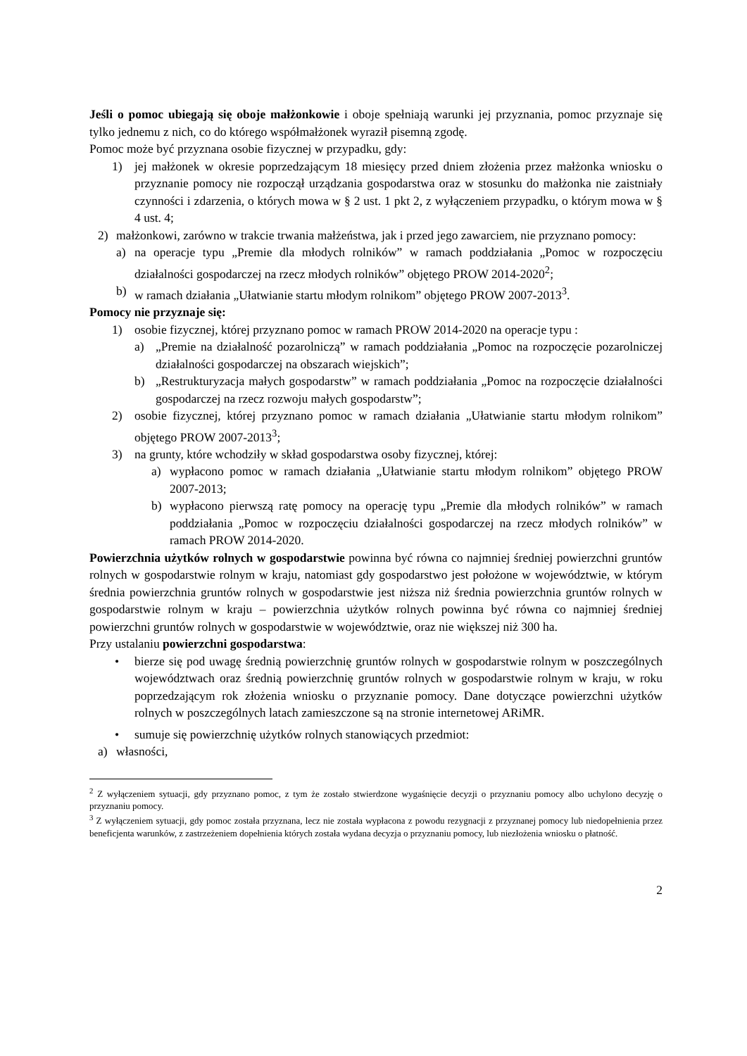Jeśli o pomoc ubiegają się oboje małżonkowie i oboje spełniają warunki jej przyznania, pomoc przyznaje się tylko jednemu z nich, co do którego współmałżonek wyraził pisemną zgodę.
Pomoc może być przyznana osobie fizycznej w przypadku, gdy:
1) jej małżonek w okresie poprzedzającym 18 miesięcy przed dniem złożenia przez małżonka wniosku o przyznanie pomocy nie rozpoczął urządzania gospodarstwa oraz w stosunku do małżonka nie zaistniały czynności i zdarzenia, o których mowa w § 2 ust. 1 pkt 2, z wyłączeniem przypadku, o którym mowa w § 4 ust. 4;
2) małżonkowi, zarówno w trakcie trwania małżeństwa, jak i przed jego zawarciem, nie przyznano pomocy:
a) na operacje typu „Premie dla młodych rolników” w ramach poddziałania „Pomoc w rozpoczęciu działalności gospodarczej na rzecz młodych rolników” objętego PROW 2014-2020<sup>2</sup>;
b) w ramach działania „Ułatwianie startu młodym rolnikom” objętego PROW 2007-2013<sup>3</sup>.
Pomocy nie przyznaje się:
1) osobie fizycznej, której przyznano pomoc w ramach PROW 2014-2020 na operacje typu :
a) „Premie na działalność pozarolniczą” w ramach poddziałania „Pomoc na rozpoczęcie pozarolniczej działalności gospodarczej na obszarach wiejskich”;
b) „Restrukturyzacja małych gospodarstw” w ramach poddziałania „Pomoc na rozpoczęcie działalności gospodarczej na rzecz rozwoju małych gospodarstw”;
2) osobie fizycznej, której przyznano pomoc w ramach działania „Ułatwianie startu młodym rolnikom” objętego PROW 2007-2013<sup>3</sup>;
3) na grunty, które wchodziły w skład gospodarstwa osoby fizycznej, której:
a) wypłacono pomoc w ramach działania „Ułatwianie startu młodym rolnikom” objętego PROW 2007-2013;
b) wypłacono pierwszą ratę pomocy na operację typu „Premie dla młodych rolników” w ramach poddziałania „Pomoc w rozpoczęciu działalności gospodarczej na rzecz młodych rolników” w ramach PROW 2014-2020.
Powierzchnia użytków rolnych w gospodarstwie powinna być równa co najmniej średniej powierzchni gruntów rolnych w gospodarstwie rolnym w kraju, natomiast gdy gospodarstwo jest położone w województwie, w którym średnia powierzchnia gruntów rolnych w gospodarstwie jest niższa niż średnia powierzchnia gruntów rolnych w gospodarstwie rolnym w kraju – powierzchnia użytków rolnych powinna być równa co najmniej średniej powierzchni gruntów rolnych w gospodarstwie w województwie, oraz nie większej niż 300 ha.
Przy ustalaniu powierzchni gospodarstwa:
• bierze się pod uwagę średnią powierzchnię gruntów rolnych w gospodarstwie rolnym w poszczególnych województwach oraz średnią powierzchnię gruntów rolnych w gospodarstwie rolnym w kraju, w roku poprzedzającym rok złożenia wniosku o przyznanie pomocy. Dane dotyczące powierzchni użytków rolnych w poszczególnych latach zamieszczone są na stronie internetowej ARiMR.
• sumuje się powierzchnię użytków rolnych stanowiących przedmiot:
a) własności,
<sup>2</sup> Z wyłączeniem sytuacji, gdy przyznano pomoc, z tym że zostało stwierdzone wygaśnięcie decyzji o przyznaniu pomocy albo uchylono decyzję o przyznaniu pomocy.
<sup>3</sup> Z wyłączeniem sytuacji, gdy pomoc została przyznana, lecz nie została wypłacona z powodu rezygnacji z przyznanej pomocy lub niedopełnienia przez beneficjenta warunków, z zastrzeżeniem dopełnienia których została wydana decyzja o przyznaniu pomocy, lub niezłożenia wniosku o płatność.
2